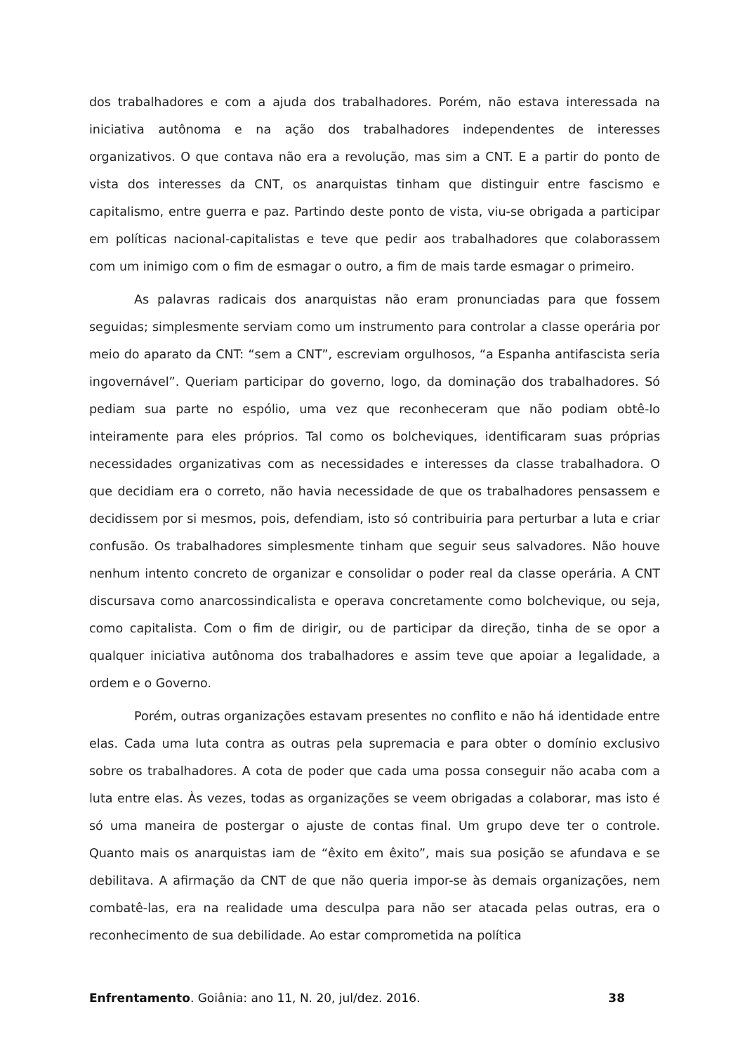dos trabalhadores e com a ajuda dos trabalhadores. Porém, não estava interessada na iniciativa autônoma e na ação dos trabalhadores independentes de interesses organizativos. O que contava não era a revolução, mas sim a CNT. E a partir do ponto de vista dos interesses da CNT, os anarquistas tinham que distinguir entre fascismo e capitalismo, entre guerra e paz. Partindo deste ponto de vista, viu-se obrigada a participar em políticas nacional-capitalistas e teve que pedir aos trabalhadores que colaborassem com um inimigo com o fim de esmagar o outro, a fim de mais tarde esmagar o primeiro.
As palavras radicais dos anarquistas não eram pronunciadas para que fossem seguidas; simplesmente serviam como um instrumento para controlar a classe operária por meio do aparato da CNT: “sem a CNT”, escreviam orgulhosos, “a Espanha antifascista seria ingovernável”. Queriam participar do governo, logo, da dominação dos trabalhadores. Só pediam sua parte no espólio, uma vez que reconheceram que não podiam obtê-lo inteiramente para eles próprios. Tal como os bolcheviques, identificaram suas próprias necessidades organizativas com as necessidades e interesses da classe trabalhadora. O que decidiam era o correto, não havia necessidade de que os trabalhadores pensassem e decidissem por si mesmos, pois, defendiam, isto só contribuiria para perturbar a luta e criar confusão. Os trabalhadores simplesmente tinham que seguir seus salvadores. Não houve nenhum intento concreto de organizar e consolidar o poder real da classe operária. A CNT discursava como anarcossindicalista e operava concretamente como bolchevique, ou seja, como capitalista. Com o fim de dirigir, ou de participar da direção, tinha de se opor a qualquer iniciativa autônoma dos trabalhadores e assim teve que apoiar a legalidade, a ordem e o Governo.
Porém, outras organizações estavam presentes no conflito e não há identidade entre elas. Cada uma luta contra as outras pela supremacia e para obter o domínio exclusivo sobre os trabalhadores. A cota de poder que cada uma possa conseguir não acaba com a luta entre elas. Às vezes, todas as organizações se veem obrigadas a colaborar, mas isto é só uma maneira de postergar o ajuste de contas final. Um grupo deve ter o controle. Quanto mais os anarquistas iam de “êxito em êxito”, mais sua posição se afundava e se debilitava. A afirmação da CNT de que não queria impor-se às demais organizações, nem combatê-las, era na realidade uma desculpa para não ser atacada pelas outras, era o reconhecimento de sua debilidade. Ao estar comprometida na política
Enfrentamento. Goiânia: ano 11, N. 20, jul/dez. 2016. 38